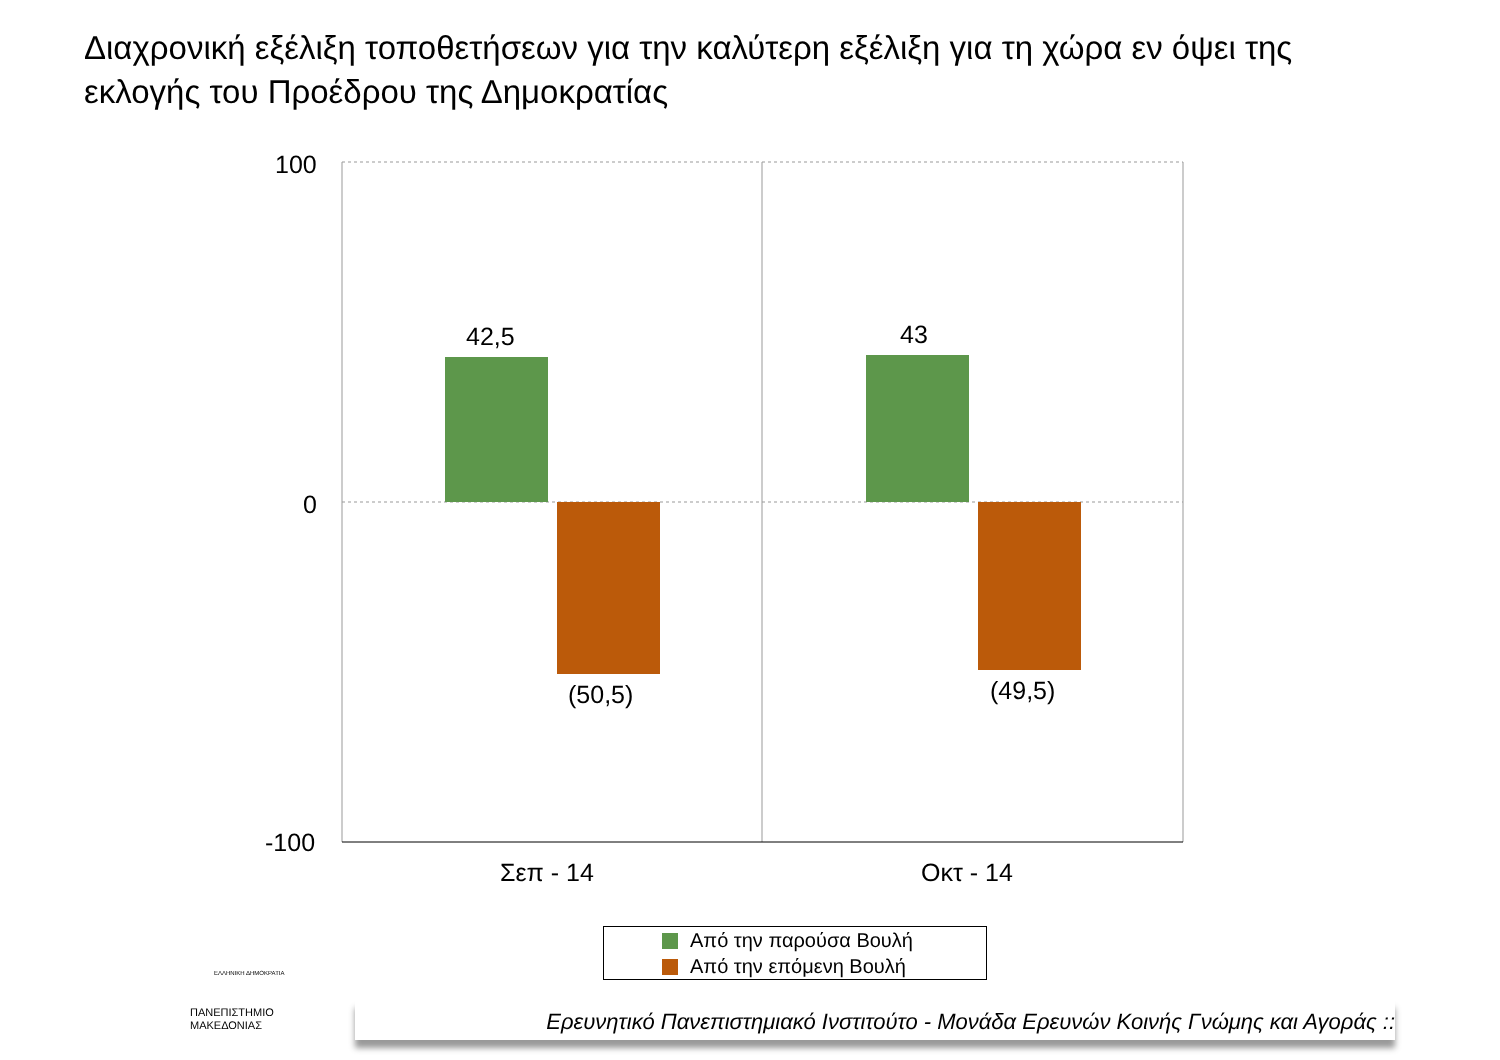Διαχρονική εξέλιξη τοποθετήσεων για την καλύτερη εξέλιξη για τη χώρα εν όψει της εκλογής του Προέδρου της Δημοκρατίας
100
0
-100
42,5
(50,5)
43
(49,5)
Σεπ - 14 Οκτ - 14
Από την παρούσα Βουλή
Από την επόμενη Βουλή
ΕΛΛΗΝΙΚΗ ΔΗΜΟΚΡΑΤΙΑ
ΠΑΝΕΠΙΣΤΗΜΙΟ
ΜΑΚΕΔΟΝΙΑΣ
Ερευνητικό Πανεπιστημιακό Ινστιτούτο - Μονάδα Ερευνών Κοινής Γνώμης και Αγοράς ::